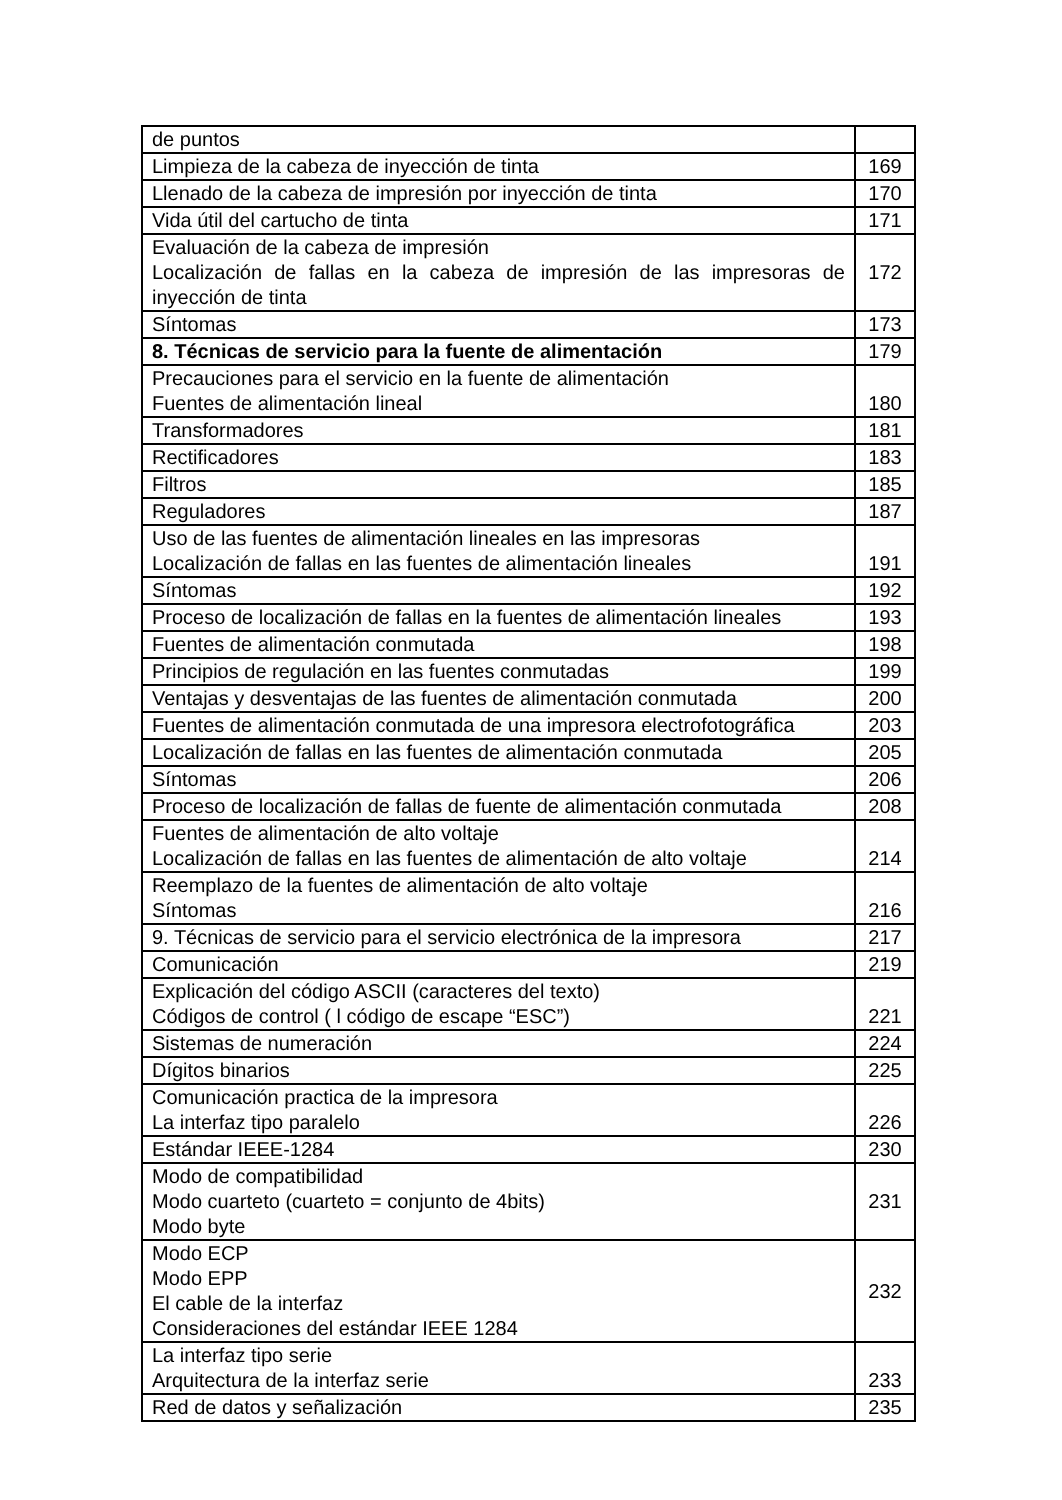| de puntos | |
| Limpieza de la cabeza de inyección de tinta | 169 |
| Llenado de la cabeza de impresión por inyección de tinta | 170 |
| Vida útil del cartucho de tinta | 171 |
| Evaluación de la cabeza de impresión Localización de fallas en la cabeza de impresión de las impresoras de inyección de tinta | 172 |
| Síntomas | 173 |
| 8. Técnicas de servicio para la fuente de alimentación | 179 |
| Precauciones para el servicio en la fuente de alimentación Fuentes de alimentación lineal | 180 |
| Transformadores | 181 |
| Rectificadores | 183 |
| Filtros | 185 |
| Reguladores | 187 |
| Uso de las fuentes de alimentación lineales en las impresoras Localización de fallas en las fuentes de alimentación lineales | 191 |
| Síntomas | 192 |
| Proceso de localización de fallas en la fuentes de alimentación lineales | 193 |
| Fuentes de alimentación conmutada | 198 |
| Principios de regulación en las fuentes conmutadas | 199 |
| Ventajas y desventajas de las fuentes de alimentación conmutada | 200 |
| Fuentes de alimentación conmutada de una impresora electrofotográfica | 203 |
| Localización de fallas en las fuentes de alimentación conmutada | 205 |
| Síntomas | 206 |
| Proceso de localización de fallas de fuente de alimentación conmutada | 208 |
| Fuentes de alimentación de alto voltaje Localización de fallas en las fuentes de alimentación de alto voltaje | 214 |
| Reemplazo de la fuentes de alimentación de alto voltaje Síntomas | 216 |
| 9. Técnicas de servicio para el servicio electrónica de la impresora | 217 |
| Comunicación | 219 |
| Explicación del código ASCII (caracteres del texto) Códigos de control ( l código de escape “ESC”) | 221 |
| Sistemas de numeración | 224 |
| Dígitos binarios | 225 |
| Comunicación practica de la impresora La interfaz tipo paralelo | 226 |
| Estándar IEEE-1284 | 230 |
| Modo de compatibilidad Modo cuarteto (cuarteto = conjunto de 4bits) Modo byte | 231 |
| Modo ECP Modo EPP El cable de la interfaz Consideraciones del estándar IEEE 1284 | 232 |
| La interfaz tipo serie Arquitectura de la interfaz serie | 233 |
| Red de datos y señalización | 235 |